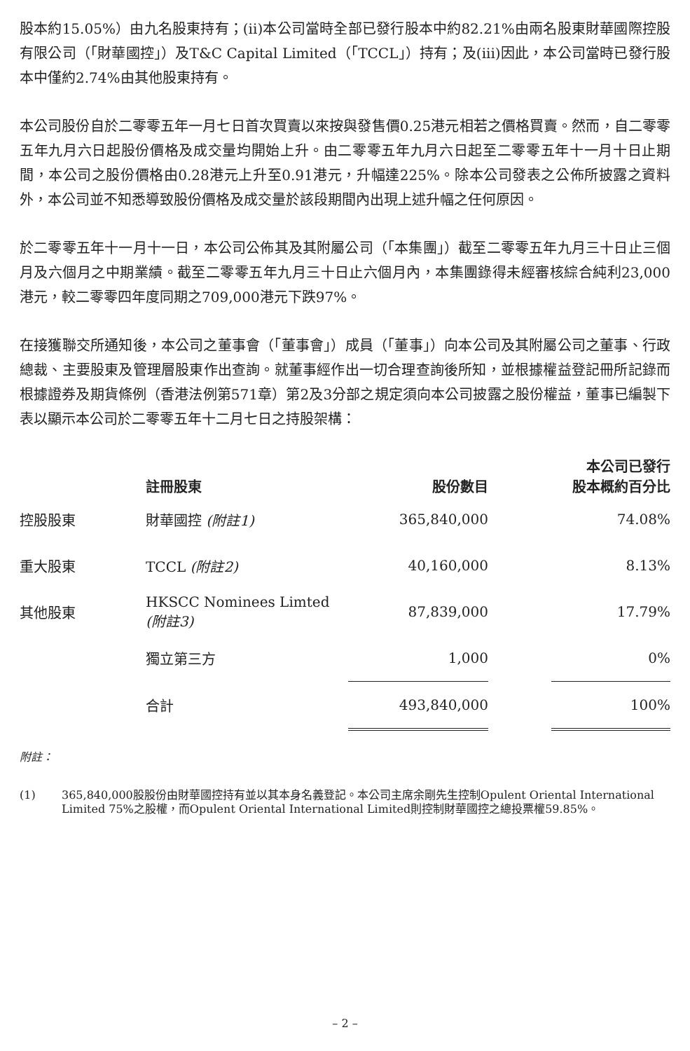股本約15.05%）由九名股東持有；(ii)本公司當時全部已發行股本中約82.21%由兩名股東財華國際控股有限公司（「財華國控」）及T&C Capital Limited（「TCCL」）持有；及(iii)因此，本公司當時已發行股本中僅約2.74%由其他股東持有。
本公司股份自於二零零五年一月七日首次買賣以來按與發售價0.25港元相若之價格買賣。然而，自二零零五年九月六日起股份價格及成交量均開始上升。由二零零五年九月六日起至二零零五年十一月十日止期間，本公司之股份價格由0.28港元上升至0.91港元，升幅達225%。除本公司發表之公佈所披露之資料外，本公司並不知悉導致股份價格及成交量於該段期間內出現上述升幅之任何原因。
於二零零五年十一月十一日，本公司公佈其及其附屬公司（「本集團」）截至二零零五年九月三十日止三個月及六個月之中期業績。截至二零零五年九月三十日止六個月內，本集團錄得未經審核綜合純利23,000港元，較二零零四年度同期之709,000港元下跌97%。
在接獲聯交所通知後，本公司之董事會（「董事會」）成員（「董事」）向本公司及其附屬公司之董事、行政總裁、主要股東及管理層股東作出查詢。就董事經作出一切合理查詢後所知，並根據權益登記冊所記錄而根據證券及期貨條例（香港法例第571章）第2及3分部之規定須向本公司披露之股份權益，董事已編製下表以顯示本公司於二零零五年十二月七日之持股架構：
| | 註冊股東 | 股份數目 | | 本公司已發行 股本概約百分比 |
| --- | --- | --- | --- | --- |
| 控股股東 | 財華國控 (附註1) | 365,840,000 | | 74.08% |
| 重大股東 | TCCL (附註2) | 40,160,000 | | 8.13% |
| 其他股東 | HKSCC Nominees Limted (附註3) | 87,839,000 | | 17.79% |
| | 獨立第三方 | 1,000 | | 0% |
| | 合計 | 493,840,000 | | 100% |
附註：
(1) 365,840,000股股份由財華國控持有並以其本身名義登記。本公司主席余剛先生控制Opulent Oriental International Limited 75%之股權，而Opulent Oriental International Limited則控制財華國控之總投票權59.85%。
– 2 –